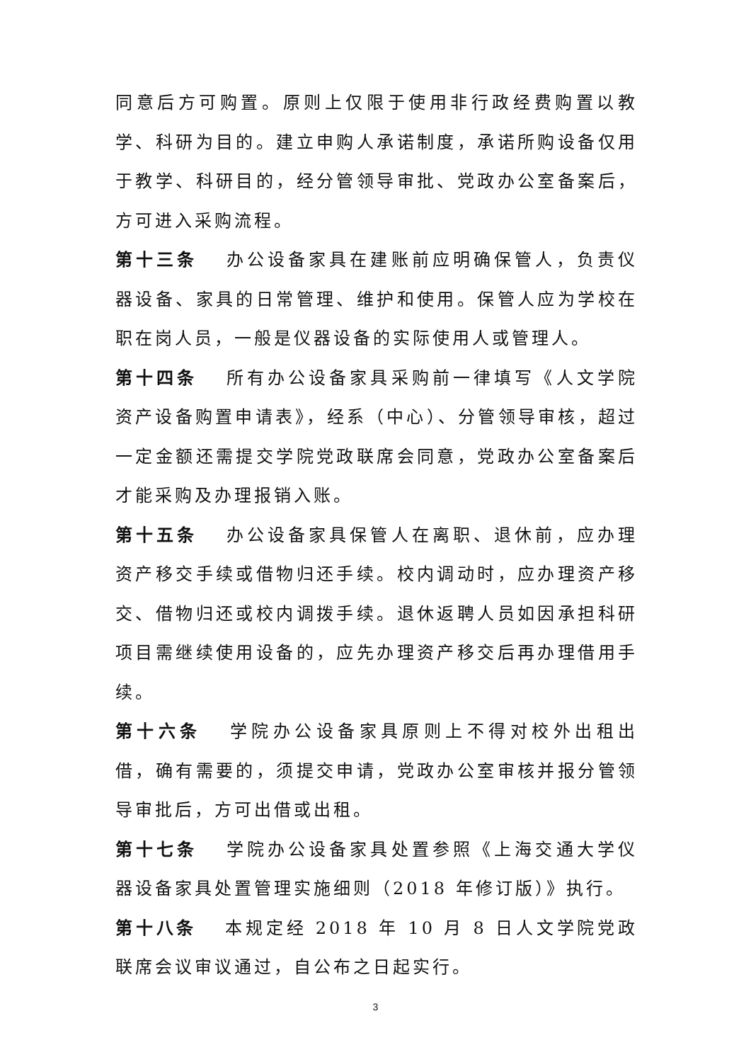同意后方可购置。原则上仅限于使用非行政经费购置以教学、科研为目的。建立申购人承诺制度，承诺所购设备仅用于教学、科研目的，经分管领导审批、党政办公室备案后，方可进入采购流程。
第十三条 办公设备家具在建账前应明确保管人，负责仪器设备、家具的日常管理、维护和使用。保管人应为学校在职在岗人员，一般是仪器设备的实际使用人或管理人。
第十四条 所有办公设备家具采购前一律填写《人文学院资产设备购置申请表》，经系（中心）、分管领导审核，超过一定金额还需提交学院党政联席会同意，党政办公室备案后才能采购及办理报销入账。
第十五条 办公设备家具保管人在离职、退休前，应办理资产移交手续或借物归还手续。校内调动时，应办理资产移交、借物归还或校内调拨手续。退休返聘人员如因承担科研项目需继续使用设备的，应先办理资产移交后再办理借用手续。
第十六条 学院办公设备家具原则上不得对校外出租出借，确有需要的，须提交申请，党政办公室审核并报分管领导审批后，方可出借或出租。
第十七条 学院办公设备家具处置参照《上海交通大学仪器设备家具处置管理实施细则（2018 年修订版）》执行。
第十八条 本规定经 2018 年 10 月 8 日人文学院党政联席会议审议通过，自公布之日起实行。
3